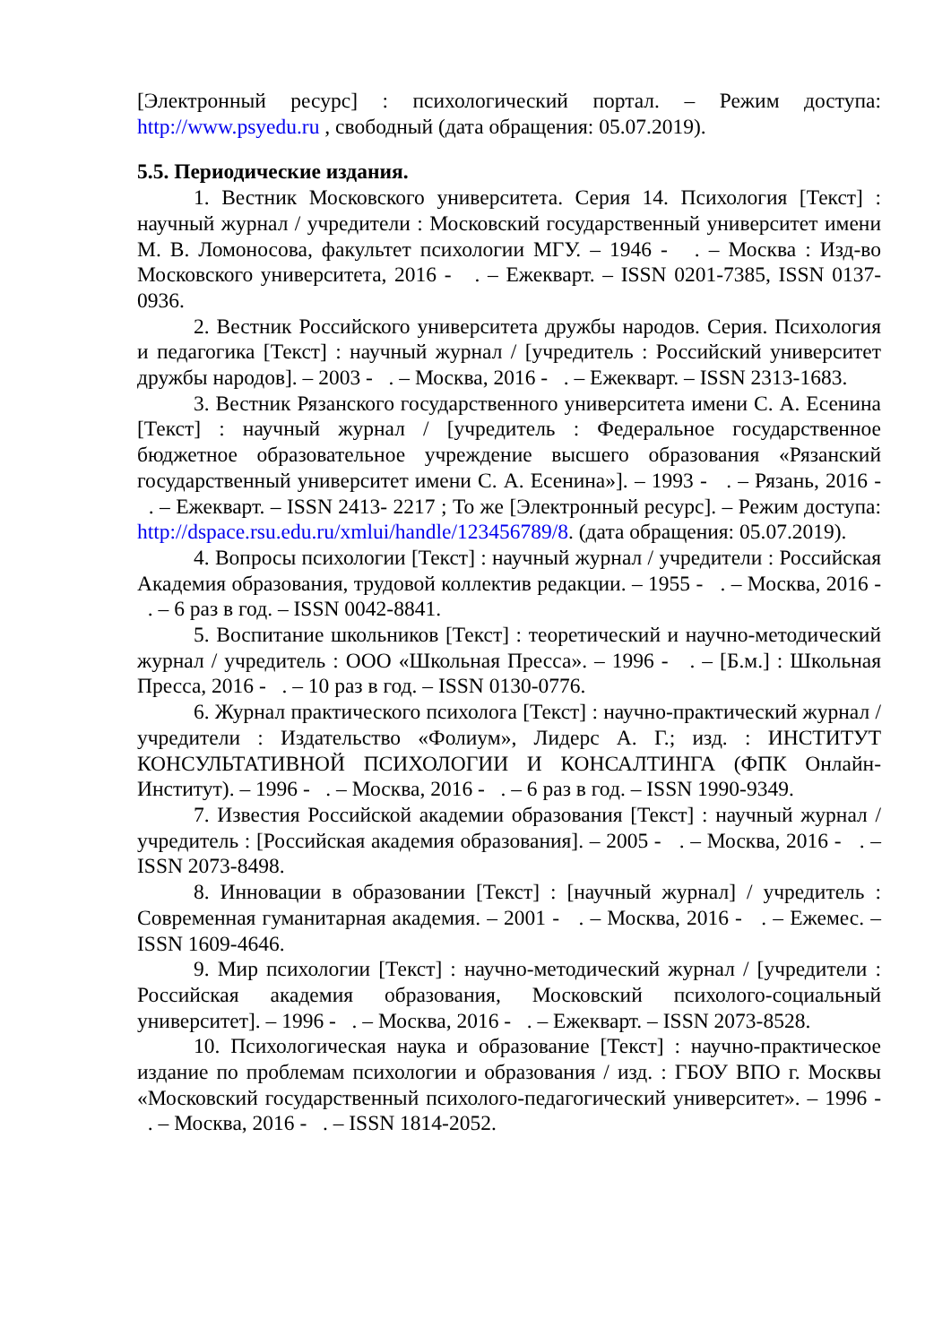[Электронный ресурс] : психологический портал. – Режим доступа: http://www.psyedu.ru , свободный (дата обращения: 05.07.2019).
5.5. Периодические издания.
1. Вестник Московского университета. Серия 14. Психология [Текст] : научный журнал / учредители : Московский государственный университет имени М. В. Ломоносова, факультет психологии МГУ. – 1946 - . – Москва : Изд-во Московского университета, 2016 - . – Ежекварт. – ISSN 0201-7385, ISSN 0137-0936.
2. Вестник Российского университета дружбы народов. Серия. Психология и педагогика [Текст] : научный журнал / [учредитель : Российский университет дружбы народов]. – 2003 - . – Москва, 2016 - . – Ежекварт. – ISSN 2313-1683.
3. Вестник Рязанского государственного университета имени С. А. Есенина [Текст] : научный журнал / [учредитель : Федеральное государственное бюджетное образовательное учреждение высшего образования «Рязанский государственный университет имени С. А. Есенина»]. – 1993 - . – Рязань, 2016 - . – Ежекварт. – ISSN 2413- 2217 ; То же [Электронный ресурс]. – Режим доступа: http://dspace.rsu.edu.ru/xmlui/handle/123456789/8. (дата обращения: 05.07.2019).
4. Вопросы психологии [Текст] : научный журнал / учредители : Российская Академия образования, трудовой коллектив редакции. – 1955 - . – Москва, 2016 - . – 6 раз в год. – ISSN 0042-8841.
5. Воспитание школьников [Текст] : теоретический и научно-методический журнал / учредитель : ООО «Школьная Пресса». – 1996 - . – [Б.м.] : Школьная Пресса, 2016 - . – 10 раз в год. – ISSN 0130-0776.
6. Журнал практического психолога [Текст] : научно-практический журнал / учредители : Издательство «Фолиум», Лидерс А. Г.; изд. : ИНСТИТУТ КОНСУЛЬТАТИВНОЙ ПСИХОЛОГИИ И КОНСАЛТИНГА (ФПК Онлайн-Институт). – 1996 - . – Москва, 2016 - . – 6 раз в год. – ISSN 1990-9349.
7. Известия Российской академии образования [Текст] : научный журнал / учредитель : [Российская академия образования]. – 2005 - . – Москва, 2016 - . – ISSN 2073-8498.
8. Инновации в образовании [Текст] : [научный журнал] / учредитель : Современная гуманитарная академия. – 2001 - . – Москва, 2016 - . – Ежемес. – ISSN 1609-4646.
9. Мир психологии [Текст] : научно-методический журнал / [учредители : Российская академия образования, Московский психолого-социальный университет]. – 1996 - . – Москва, 2016 - . – Ежекварт. – ISSN 2073-8528.
10. Психологическая наука и образование [Текст] : научно-практическое издание по проблемам психологии и образования / изд. : ГБОУ ВПО г. Москвы «Московский государственный психолого-педагогический университет». – 1996 - . – Москва, 2016 - . – ISSN 1814-2052.